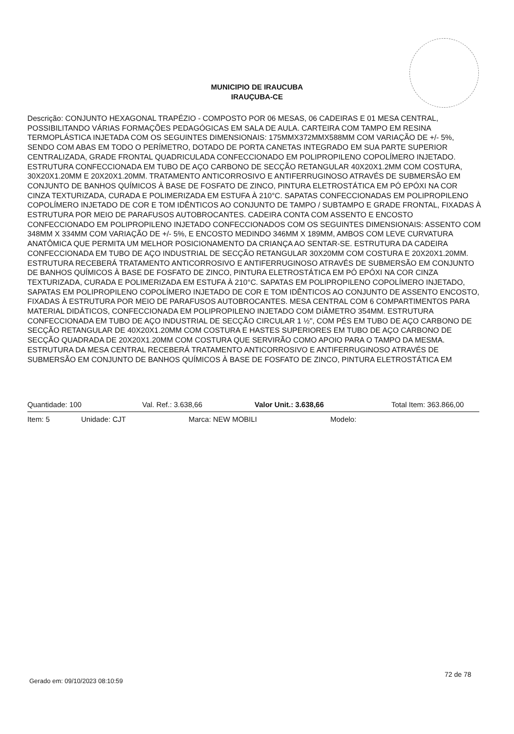MUNICIPIO DE IRAUCUBA
IRAUÇUBA-CE
Descrição: CONJUNTO HEXAGONAL TRAPÉZIO - COMPOSTO POR 06 MESAS, 06 CADEIRAS E 01 MESA CENTRAL, POSSIBILITANDO VÁRIAS FORMAÇÕES PEDAGÓGICAS EM SALA DE AULA. CARTEIRA COM TAMPO EM RESINA TERMOPLÁSTICA INJETADA COM OS SEGUINTES DIMENSIONAIS: 175MMX372MMX588MM COM VARIAÇÃO DE +/- 5%, SENDO COM ABAS EM TODO O PERÍMETRO, DOTADO DE PORTA CANETAS INTEGRADO EM SUA PARTE SUPERIOR CENTRALIZADA, GRADE FRONTAL QUADRICULADA CONFECCIONADO EM POLIPROPILENO COPOLÍMERO INJETADO. ESTRUTURA CONFECCIONADA EM TUBO DE AÇO CARBONO DE SECÇÃO RETANGULAR 40X20X1.2MM COM COSTURA, 30X20X1.20MM E 20X20X1.20MM. TRATAMENTO ANTICORROSIVO E ANTIFERRUGINOSO ATRAVÉS DE SUBMERSÃO EM CONJUNTO DE BANHOS QUÍMICOS À BASE DE FOSFATO DE ZINCO, PINTURA ELETROSTÁTICA EM PÓ EPÓXI NA COR CINZA TEXTURIZADA, CURADA E POLIMERIZADA EM ESTUFA À 210°C. SAPATAS CONFECCIONADAS EM POLIPROPILENO COPOLÍMERO INJETADO DE COR E TOM IDÊNTICOS AO CONJUNTO DE TAMPO / SUBTAMPO E GRADE FRONTAL, FIXADAS À ESTRUTURA POR MEIO DE PARAFUSOS AUTOBROCANTES. CADEIRA CONTA COM ASSENTO E ENCOSTO CONFECCIONADO EM POLIPROPILENO INJETADO CONFECCIONADOS COM OS SEGUINTES DIMENSIONAIS: ASSENTO COM 348MM X 334MM COM VARIAÇÃO DE +/- 5%, E ENCOSTO MEDINDO 346MM X 189MM, AMBOS COM LEVE CURVATURA ANATÔMICA QUE PERMITA UM MELHOR POSICIONAMENTO DA CRIANÇA AO SENTAR-SE. ESTRUTURA DA CADEIRA CONFECCIONADA EM TUBO DE AÇO INDUSTRIAL DE SECÇÃO RETANGULAR 30X20MM COM COSTURA E 20X20X1.20MM. ESTRUTURA RECEBERÁ TRATAMENTO ANTICORROSIVO E ANTIFERRUGINOSO ATRAVÉS DE SUBMERSÃO EM CONJUNTO DE BANHOS QUÍMICOS À BASE DE FOSFATO DE ZINCO, PINTURA ELETROSTÁTICA EM PÓ EPÓXI NA COR CINZA TEXTURIZADA, CURADA E POLIMERIZADA EM ESTUFA À 210°C. SAPATAS EM POLIPROPILENO COPOLÍMERO INJETADO, SAPATAS EM POLIPROPILENO COPOLÍMERO INJETADO DE COR E TOM IDÊNTICOS AO CONJUNTO DE ASSENTO ENCOSTO, FIXADAS À ESTRUTURA POR MEIO DE PARAFUSOS AUTOBROCANTES. MESA CENTRAL COM 6 COMPARTIMENTOS PARA MATERIAL DIDÁTICOS, CONFECCIONADA EM POLIPROPILENO INJETADO COM DIÂMETRO 354MM. ESTRUTURA CONFECCIONADA EM TUBO DE AÇO INDUSTRIAL DE SECÇÃO CIRCULAR 1 ½", COM PÉS EM TUBO DE AÇO CARBONO DE SECÇÃO RETANGULAR DE 40X20X1.20MM COM COSTURA E HASTES SUPERIORES EM TUBO DE AÇO CARBONO DE SECÇÃO QUADRADA DE 20X20X1.20MM COM COSTURA QUE SERVIRÃO COMO APOIO PARA O TAMPO DA MESMA. ESTRUTURA DA MESA CENTRAL RECEBERÁ TRATAMENTO ANTICORROSIVO E ANTIFERRUGINOSO ATRAVÉS DE SUBMERSÃO EM CONJUNTO DE BANHOS QUÍMICOS À BASE DE FOSFATO DE ZINCO, PINTURA ELETROSTÁTICA EM
Quantidade: 100 Val. Ref.: 3.638,66 Valor Unit.: 3.638,66 Total Item: 363.866,00
Item: 5 Unidade: CJT Marca: NEW MOBILI Modelo:
Gerado em: 09/10/2023 08:10:59
72 de 78